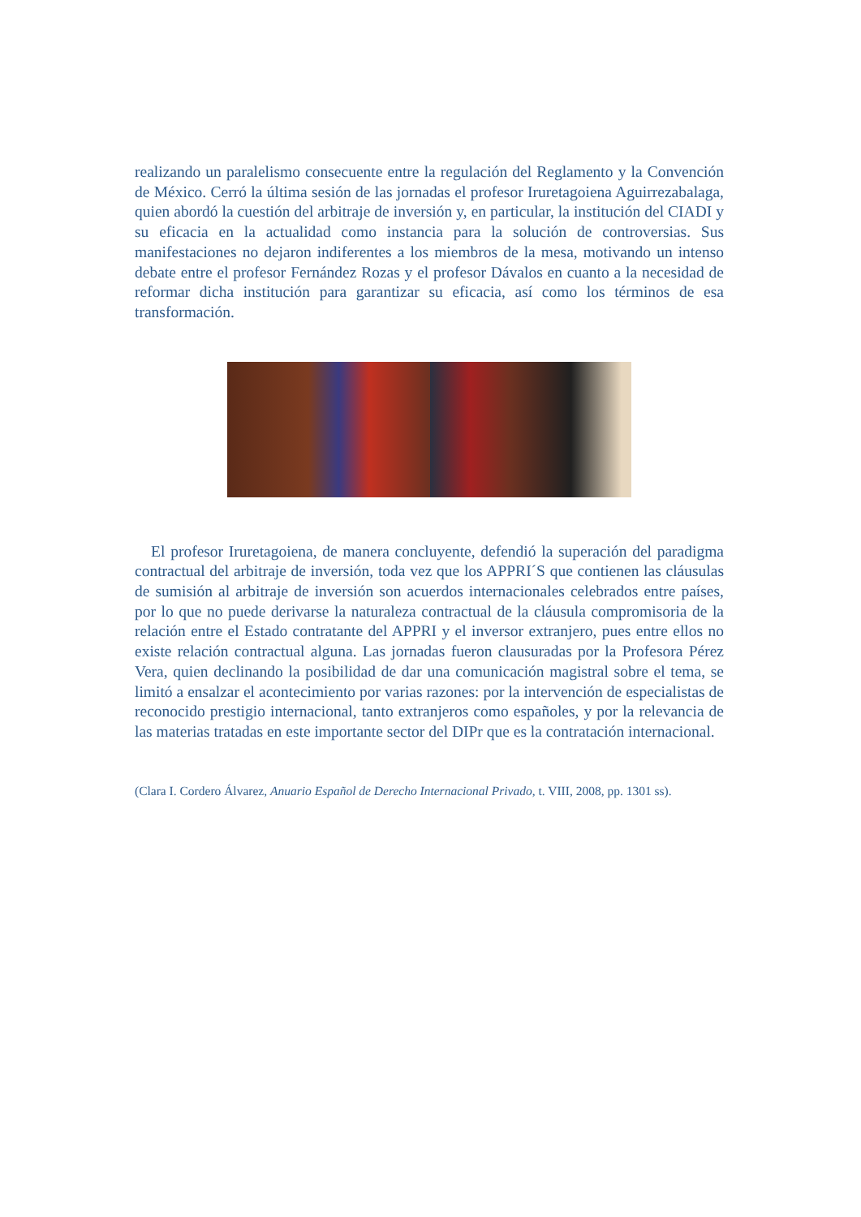realizando un paralelismo consecuente entre la regulación del Reglamento y la Convención de México. Cerró la última sesión de las jornadas el profesor Iruretagoiena Aguirrezabalaga, quien abordó la cuestión del arbitraje de inversión y, en particular, la institución del CIADI y su eficacia en la actualidad como instancia para la solución de controversias. Sus manifestaciones no dejaron indiferentes a los miembros de la mesa, motivando un intenso debate entre el profesor Fernández Rozas y el profesor Dávalos en cuanto a la necesidad de reformar dicha institución para garantizar su eficacia, así como los términos de esa transformación.
El profesor Iruretagoiena, de manera concluyente, defendió la superación del paradigma contractual del arbitraje de inversión, toda vez que los APPRI´S que contienen las cláusulas de sumisión al arbitraje de inversión son acuerdos internacionales celebrados entre países, por lo que no puede derivarse la naturaleza contractual de la cláusula compromisoria de la relación entre el Estado contratante del APPRI y el inversor extranjero, pues entre ellos no existe relación contractual alguna. Las jornadas fueron clausuradas por la Profesora Pérez Vera, quien declinando la posibilidad de dar una comunicación magistral sobre el tema, se limitó a ensalzar el acontecimiento por varias razones: por la intervención de especialistas de reconocido prestigio internacional, tanto extranjeros como españoles, y por la relevancia de las materias tratadas en este importante sector del DIPr que es la contratación internacional.
(Clara I. Cordero Álvarez, Anuario Español de Derecho Internacional Privado, t. VIII, 2008, pp. 1301 ss).